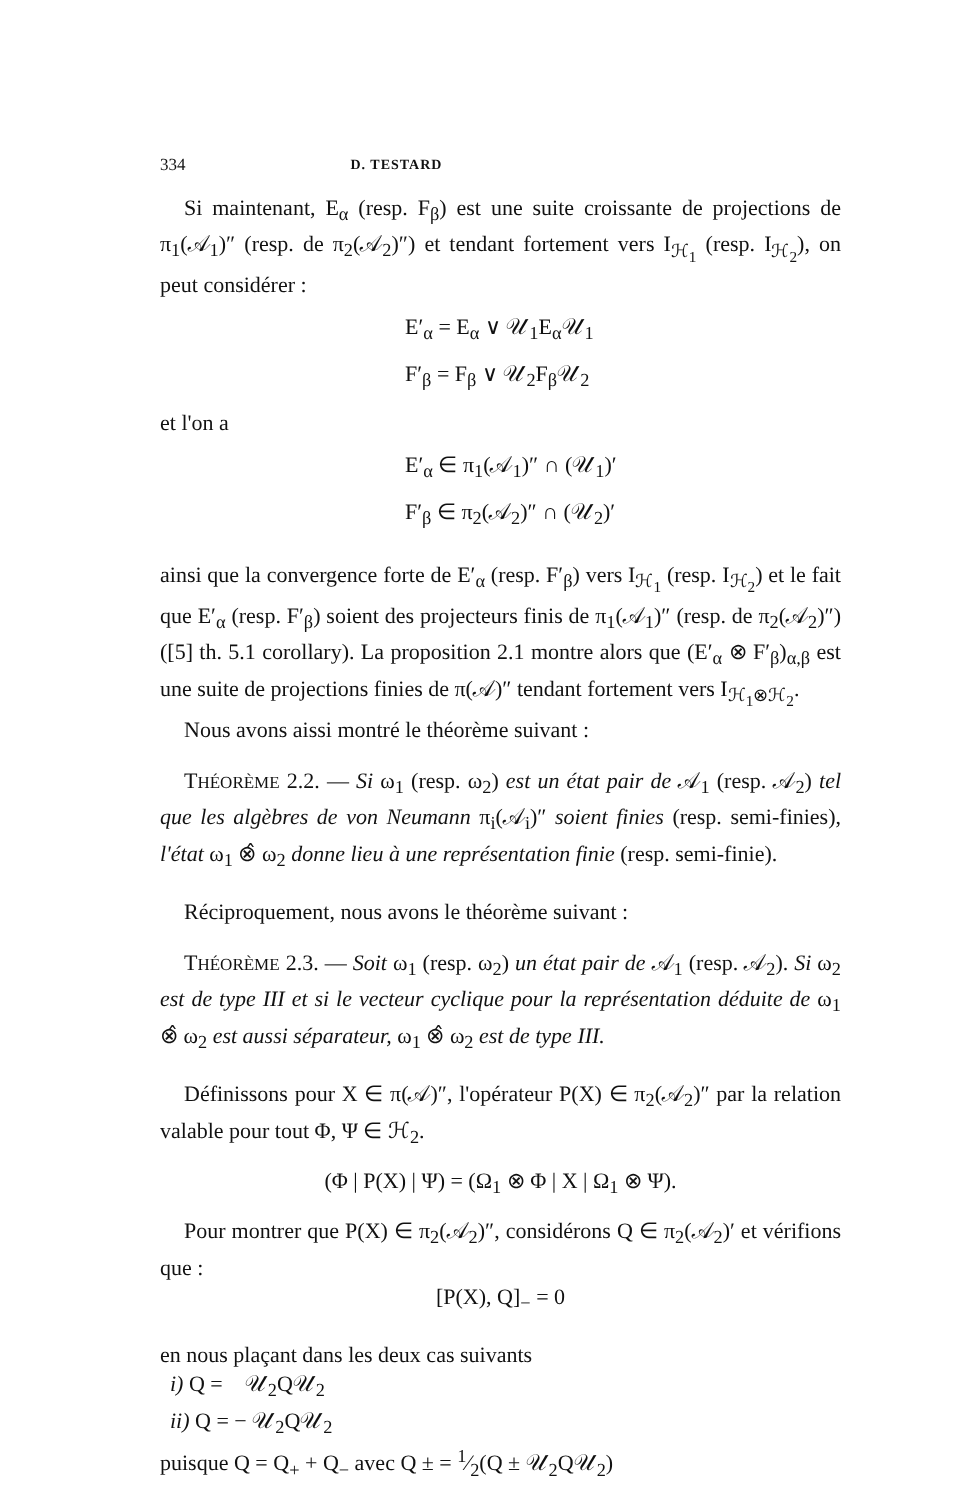334 D. TESTARD
Si maintenant, E<sub>α</sub> (resp. F<sub>β</sub>) est une suite croissante de projections de π<sub>1</sub>(𝒜<sub>1</sub>)″ (resp. de π<sub>2</sub>(𝒜<sub>2</sub>)″) et tendant fortement vers I<sub>ℋ<sub>1</sub></sub> (resp. I<sub>ℋ<sub>2</sub></sub>), on peut considérer :
E′<sub>α</sub> = E<sub>α</sub> ∨ 𝒰<sub>1</sub>E<sub>α</sub>𝒰<sub>1</sub>
F′<sub>β</sub> = F<sub>β</sub> ∨ 𝒰<sub>2</sub>F<sub>β</sub>𝒰<sub>2</sub>
et l'on a
E′<sub>α</sub> ∈ π<sub>1</sub>(𝒜<sub>1</sub>)″ ∩ (𝒰<sub>1</sub>)′
F′<sub>β</sub> ∈ π<sub>2</sub>(𝒜<sub>2</sub>)″ ∩ (𝒰<sub>2</sub>)′
ainsi que la convergence forte de E′<sub>α</sub> (resp. F′<sub>β</sub>) vers I<sub>ℋ<sub>1</sub></sub> (resp. I<sub>ℋ<sub>2</sub></sub>) et le fait que E′<sub>α</sub> (resp. F′<sub>β</sub>) soient des projecteurs finis de π<sub>1</sub>(𝒜<sub>1</sub>)″ (resp. de π<sub>2</sub>(𝒜<sub>2</sub>)″) ([5] th. 5.1 corollary). La proposition 2.1 montre alors que (E′<sub>α</sub> ⊗ F′<sub>β</sub>)<sub>α,β</sub> est une suite de projections finies de π(𝒜)″ tendant fortement vers I<sub>ℋ<sub>1</sub>⊗ℋ<sub>2</sub></sub>.
Nous avons aissi montré le théorème suivant :
THÉORÈME 2.2. — Si ω<sub>1</sub> (resp. ω<sub>2</sub>) est un état pair de 𝒜<sub>1</sub> (resp. 𝒜<sub>2</sub>) tel que les algèbres de von Neumann π<sub>i</sub>(𝒜<sub>i</sub>)″ soient finies (resp. semi-finies), l'état ω<sub>1</sub> ⊗̂ ω<sub>2</sub> donne lieu à une représentation finie (resp. semi-finie).
Réciproquement, nous avons le théorème suivant :
THÉORÈME 2.3. — Soit ω<sub>1</sub> (resp. ω<sub>2</sub>) un état pair de 𝒜<sub>1</sub> (resp. 𝒜<sub>2</sub>). Si ω<sub>2</sub> est de type III et si le vecteur cyclique pour la représentation déduite de ω<sub>1</sub> ⊗̂ ω<sub>2</sub> est aussi séparateur, ω<sub>1</sub> ⊗̂ ω<sub>2</sub> est de type III.
Définissons pour X ∈ π(𝒜)″, l'opérateur P(X) ∈ π<sub>2</sub>(𝒜<sub>2</sub>)″ par la relation valable pour tout Φ, Ψ ∈ ℋ<sub>2</sub>.
(Φ | P(X) | Ψ) = (Ω<sub>1</sub> ⊗ Φ | X | Ω<sub>1</sub> ⊗ Ψ).
Pour montrer que P(X) ∈ π<sub>2</sub>(𝒜<sub>2</sub>)″, considérons Q ∈ π<sub>2</sub>(𝒜<sub>2</sub>)′ et vérifions que :
[P(X), Q]<sub>−</sub> = 0
en nous plaçant dans les deux cas suivants
i) Q = 𝒰<sub>2</sub>Q𝒰<sub>2</sub>
ii) Q = − 𝒰<sub>2</sub>Q𝒰<sub>2</sub>
puisque Q = Q<sub>+</sub> + Q<sub>−</sub> avec Q ± = 1⁄2(Q ± 𝒰<sub>2</sub>Q𝒰<sub>2</sub>)